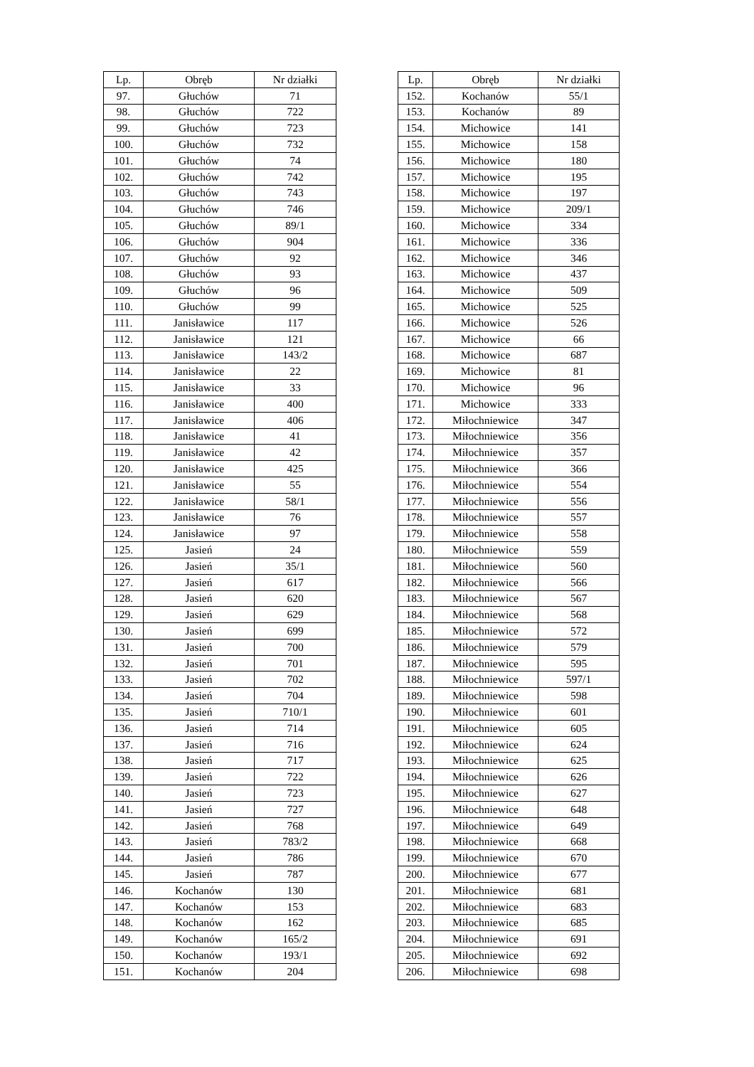| Lp. | Obręb | Nr działki |
| --- | --- | --- |
| 97. | Głuchów | 71 |
| 98. | Głuchów | 722 |
| 99. | Głuchów | 723 |
| 100. | Głuchów | 732 |
| 101. | Głuchów | 74 |
| 102. | Głuchów | 742 |
| 103. | Głuchów | 743 |
| 104. | Głuchów | 746 |
| 105. | Głuchów | 89/1 |
| 106. | Głuchów | 904 |
| 107. | Głuchów | 92 |
| 108. | Głuchów | 93 |
| 109. | Głuchów | 96 |
| 110. | Głuchów | 99 |
| 111. | Janisławice | 117 |
| 112. | Janisławice | 121 |
| 113. | Janisławice | 143/2 |
| 114. | Janisławice | 22 |
| 115. | Janisławice | 33 |
| 116. | Janisławice | 400 |
| 117. | Janisławice | 406 |
| 118. | Janisławice | 41 |
| 119. | Janisławice | 42 |
| 120. | Janisławice | 425 |
| 121. | Janisławice | 55 |
| 122. | Janisławice | 58/1 |
| 123. | Janisławice | 76 |
| 124. | Janisławice | 97 |
| 125. | Jasień | 24 |
| 126. | Jasień | 35/1 |
| 127. | Jasień | 617 |
| 128. | Jasień | 620 |
| 129. | Jasień | 629 |
| 130. | Jasień | 699 |
| 131. | Jasień | 700 |
| 132. | Jasień | 701 |
| 133. | Jasień | 702 |
| 134. | Jasień | 704 |
| 135. | Jasień | 710/1 |
| 136. | Jasień | 714 |
| 137. | Jasień | 716 |
| 138. | Jasień | 717 |
| 139. | Jasień | 722 |
| 140. | Jasień | 723 |
| 141. | Jasień | 727 |
| 142. | Jasień | 768 |
| 143. | Jasień | 783/2 |
| 144. | Jasień | 786 |
| 145. | Jasień | 787 |
| 146. | Kochanów | 130 |
| 147. | Kochanów | 153 |
| 148. | Kochanów | 162 |
| 149. | Kochanów | 165/2 |
| 150. | Kochanów | 193/1 |
| 151. | Kochanów | 204 |
| Lp. | Obręb | Nr działki |
| --- | --- | --- |
| 152. | Kochanów | 55/1 |
| 153. | Kochanów | 89 |
| 154. | Michowice | 141 |
| 155. | Michowice | 158 |
| 156. | Michowice | 180 |
| 157. | Michowice | 195 |
| 158. | Michowice | 197 |
| 159. | Michowice | 209/1 |
| 160. | Michowice | 334 |
| 161. | Michowice | 336 |
| 162. | Michowice | 346 |
| 163. | Michowice | 437 |
| 164. | Michowice | 509 |
| 165. | Michowice | 525 |
| 166. | Michowice | 526 |
| 167. | Michowice | 66 |
| 168. | Michowice | 687 |
| 169. | Michowice | 81 |
| 170. | Michowice | 96 |
| 171. | Michowice | 333 |
| 172. | Miłochniewice | 347 |
| 173. | Miłochniewice | 356 |
| 174. | Miłochniewice | 357 |
| 175. | Miłochniewice | 366 |
| 176. | Miłochniewice | 554 |
| 177. | Miłochniewice | 556 |
| 178. | Miłochniewice | 557 |
| 179. | Miłochniewice | 558 |
| 180. | Miłochniewice | 559 |
| 181. | Miłochniewice | 560 |
| 182. | Miłochniewice | 566 |
| 183. | Miłochniewice | 567 |
| 184. | Miłochniewice | 568 |
| 185. | Miłochniewice | 572 |
| 186. | Miłochniewice | 579 |
| 187. | Miłochniewice | 595 |
| 188. | Miłochniewice | 597/1 |
| 189. | Miłochniewice | 598 |
| 190. | Miłochniewice | 601 |
| 191. | Miłochniewice | 605 |
| 192. | Miłochniewice | 624 |
| 193. | Miłochniewice | 625 |
| 194. | Miłochniewice | 626 |
| 195. | Miłochniewice | 627 |
| 196. | Miłochniewice | 648 |
| 197. | Miłochniewice | 649 |
| 198. | Miłochniewice | 668 |
| 199. | Miłochniewice | 670 |
| 200. | Miłochniewice | 677 |
| 201. | Miłochniewice | 681 |
| 202. | Miłochniewice | 683 |
| 203. | Miłochniewice | 685 |
| 204. | Miłochniewice | 691 |
| 205. | Miłochniewice | 692 |
| 206. | Miłochniewice | 698 |